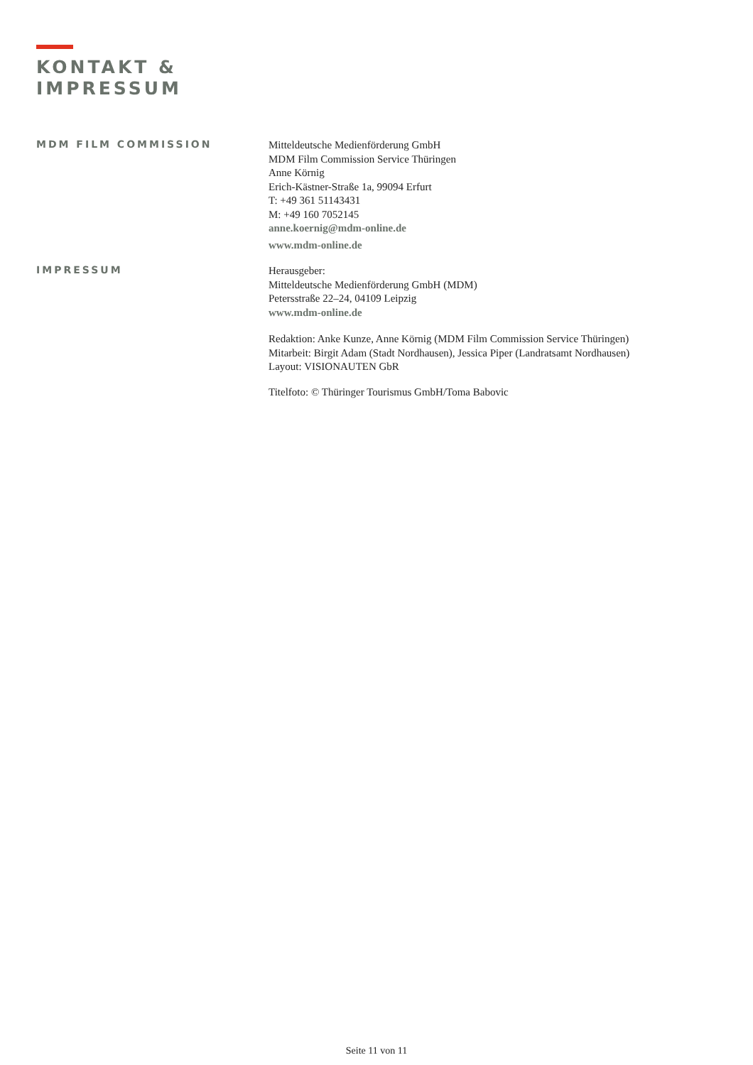KONTAKT &
IMPRESSUM
MDM FILM COMMISSION
Mitteldeutsche Medienförderung GmbH
MDM Film Commission Service Thüringen
Anne Körnig
Erich-Kästner-Straße 1a, 99094 Erfurt
T: +49 361 51143431
M: +49 160 7052145
anne.koernig@mdm-online.de
www.mdm-online.de
IMPRESSUM
Herausgeber:
Mitteldeutsche Medienförderung GmbH (MDM)
Petersstraße 22–24, 04109 Leipzig
www.mdm-online.de
Redaktion: Anke Kunze, Anne Körnig (MDM Film Commission Service Thüringen)
Mitarbeit: Birgit Adam (Stadt Nordhausen), Jessica Piper (Landratsamt Nordhausen)
Layout: VISIONAUTEN GbR
Titelfoto: © Thüringer Tourismus GmbH/Toma Babovic
Seite 11 von 11